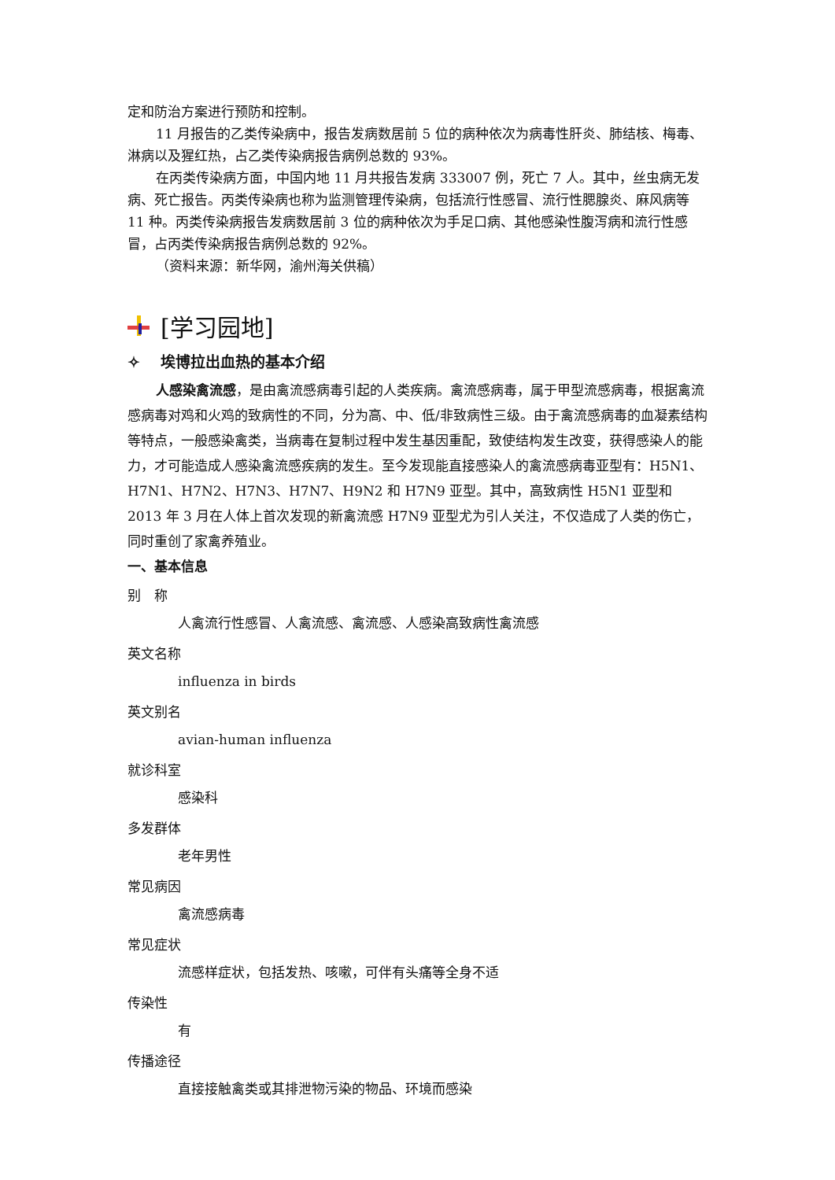定和防治方案进行预防和控制。
11 月报告的乙类传染病中，报告发病数居前 5 位的病种依次为病毒性肝炎、肺结核、梅毒、淋病以及猩红热，占乙类传染病报告病例总数的 93%。
在丙类传染病方面，中国内地 11 月共报告发病 333007 例，死亡 7 人。其中，丝虫病无发病、死亡报告。丙类传染病也称为监测管理传染病，包括流行性感冒、流行性腮腺炎、麻风病等 11 种。丙类传染病报告发病数居前 3 位的病种依次为手足口病、其他感染性腹泻病和流行性感冒，占丙类传染病报告病例总数的 92%。
（资料来源：新华网，渝州海关供稿）
[学习园地]
✧ 埃博拉出血热的基本介绍
人感染禽流感，是由禽流感病毒引起的人类疾病。禽流感病毒，属于甲型流感病毒，根据禽流感病毒对鸡和火鸡的致病性的不同，分为高、中、低/非致病性三级。由于禽流感病毒的血凝素结构等特点，一般感染禽类，当病毒在复制过程中发生基因重配，致使结构发生改变，获得感染人的能力，才可能造成人感染禽流感疾病的发生。至今发现能直接感染人的禽流感病毒亚型有：H5N1、H7N1、H7N2、H7N3、H7N7、H9N2 和 H7N9 亚型。其中，高致病性 H5N1 亚型和 2013 年 3 月在人体上首次发现的新禽流感 H7N9 亚型尤为引人关注，不仅造成了人类的伤亡，同时重创了家禽养殖业。
一、基本信息
别　称
人禽流行性感冒、人禽流感、禽流感、人感染高致病性禽流感
英文名称
influenza in birds
英文别名
avian-human influenza
就诊科室
感染科
多发群体
老年男性
常见病因
禽流感病毒
常见症状
流感样症状，包括发热、咳嗽，可伴有头痛等全身不适
传染性
有
传播途径
直接接触禽类或其排泄物污染的物品、环境而感染